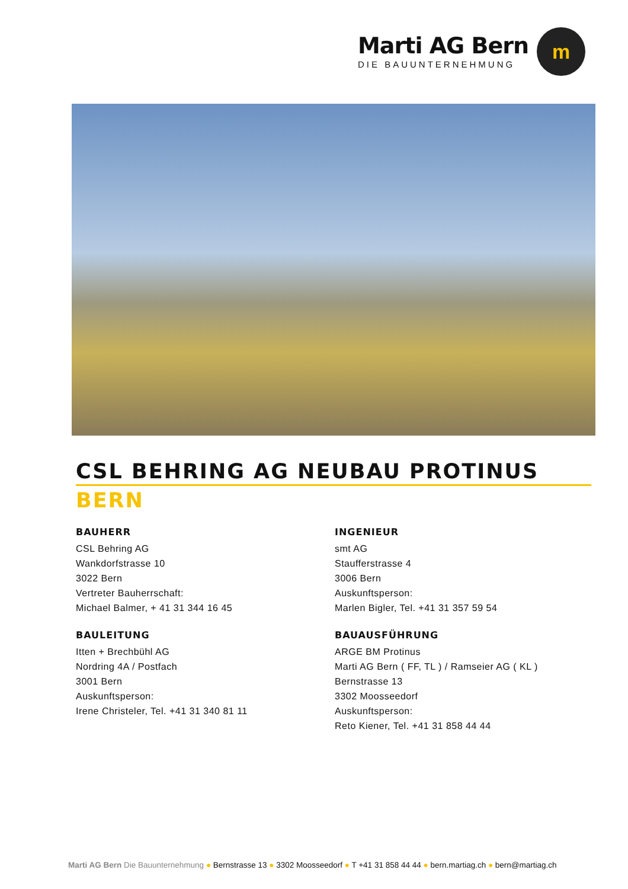Marti AG Bern
DIE BAUUNTERNEHMUNG
m
CSL BEHRING AG NEUBAU PROTINUS
BERN
BAUHERR
CSL Behring AG
Wankdorfstrasse 10
3022 Bern
Vertreter Bauherrschaft:
Michael Balmer, + 41 31 344 16 45
INGENIEUR
smt AG
Staufferstrasse 4
3006 Bern
Auskunftsperson:
Marlen Bigler, Tel. +41 31 357 59 54
BAULEITUNG
Itten + Brechbühl AG
Nordring 4A / Postfach
3001 Bern
Auskunftsperson:
Irene Christeler, Tel. +41 31 340 81 11
BAUAUSFÜHRUNG
ARGE BM Protinus
Marti AG Bern ( FF, TL ) / Ramseier AG ( KL )
Bernstrasse 13
3302 Moosseedorf
Auskunftsperson:
Reto Kiener, Tel. +41 31 858 44 44
Marti AG Bern Die Bauunternehmung ● Bernstrasse 13 ● 3302 Moosseedorf ● T +41 31 858 44 44 ● bern.martiag.ch ● bern@martiag.ch